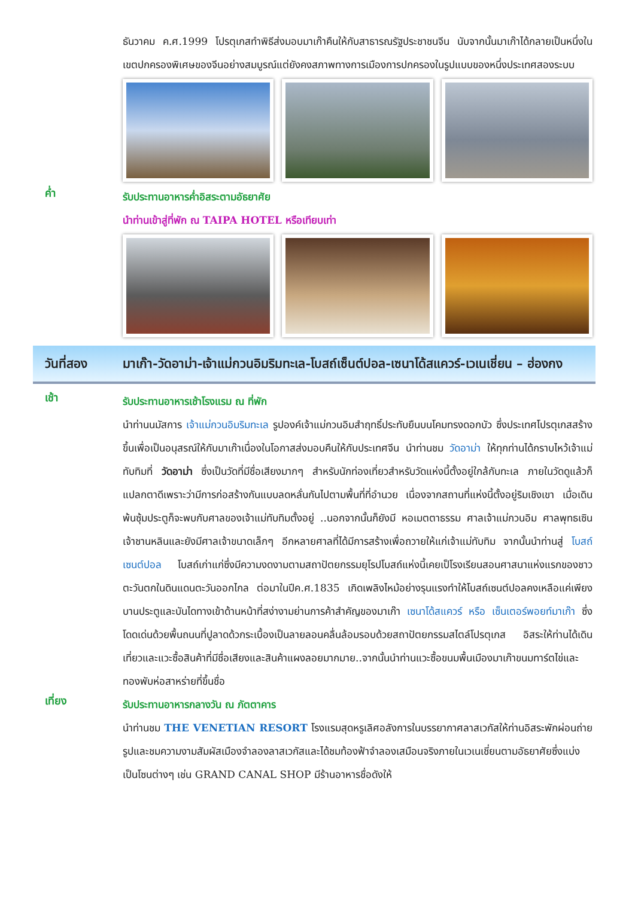ธันวาคม ค.ศ.1999 โปรตุเกสทำพิธีส่งมอบมาเก๊าคืนให้กับสาธารณรัฐประชาชนจีน นับจากนั้นมาเก๊าได้กลายเป็นหนึ่งในเขตปกครองพิเศษของจีนอย่างสมบูรณ์แต่ยังคงสภาพทางการเมืองการปกครองในรูปแบบของหนึ่งประเทศสองระบบ
ค่ำ
รับประทานอาหารค่ำอิสระตามอัธยาศัย
นำท่านเข้าสู่ที่พัก ณ TAIPA HOTEL หรือเทียบเท่า
วันที่สอง มาเก๊า-วัดอาม่า-เจ้าแม่กวนอิมริมทะเล-โบสถ์เซ็นต์ปอล-เซนาโด้สแควร์-เวเนเชี่ยน – ฮ่องกง
เช้า
รับประทานอาหารเช้าโรงแรม ณ ที่พัก
นำท่านนมัสการ เจ้าแม่กวนอิมริมทะเล รูปองค์เจ้าแม่กวนอิมสำฤทธิ์ประทับยืนบนโคมทรงดอกบัว ซึ่งประเทศโปรตุเกสสร้างขึ้นเพื่อเป็นอนุสรณ์ให้กับมาเก๊าเนื่องในโอกาสส่งมอบคืนให้กับประเทศจีน นำท่านชม วัดอาม่า ให้ทุกท่านได้กราบไหว้เจ้าแม่ทับทิมที่ วัดอาม่า ซึ่งเป็นวัดที่มีชื่อเสียงมากๆ สำหรับนักท่องเที่ยวสำหรับวัดแห่งนี้ตั้งอยู่ใกล้กับทะเล ภายในวัดดูแล้วก็แปลกตาดีเพราะว่ามีการก่อสร้างกันแบบลดหลั่นกันไปตามพื้นที่ที่อำนวย เนื่องจากสถานที่แห่งนี้ตั้งอยู่ริมเชิงเขา เมื่อเดินพ้นซุ้มประตูก็จะพบกับศาลของเจ้าแม่ทับทิมตั้งอยู่ ..นอกจากนั้นก็ยังมี หอเมตตาธรรม ศาลเจ้าแม่กวนอิม ศาลพุทธเซินเจ้าชานหลินและยังมีศาลเจ้าขนาดเล็กๆ อีกหลายศาลที่ได้มีการสร้างเพื่อถวายให้แก่เจ้าแม่ทับทิม จากนั้นนำท่านสู่ โบสถ์เซนต์ปอล โบสถ์เก่าแก่ซึ่งมีความงดงามตามสถาปัตยกรรมยุโรปโบสถ์แห่งนี้เคยเป็โรงเรียนสอนศาสนาแห่งแรกของชาวตะวันตกในดินแดนตะวันออกไกล ต่อมาในปีค.ศ.1835 เกิดเพลิงไหม้อย่างรุนแรงทำให้โบสถ์เซนต์ปอลคงเหลือแค่เพียงบานประตูและบันไดทางเข้าด้านหน้าที่สง่างามย่านการค้าสำคัญของมาเก๊า เซนาโด้สแควร์ หรือ เซ็นเตอร์พอยท์มาเก๊า ซึ่งโดดเด่นด้วยพื้นถนนที่ปูลาดด้วกระเบื้องเป็นลายลอนคลื่นล้อมรอบด้วยสถาปัตยกรรมสไตล์โปรตุเกส อิสระให้ท่านได้เดินเที่ยวและแวะซื้อสินค้าที่มีชื่อเสียงและสินค้าแผงลอยมากมาย..จากนั้นนำท่านแวะซื้อขนมพื้นเมืองมาเก๊าขนมทาร์ตไข่และทองพับห่อสาหร่ายที่ขึ้นชื่อ
เที่ยง
รับประทานอาหารกลางวัน ณ ภัตตาคาร
นำท่านชม THE VENETIAN RESORT โรงแรมสุดหรูเลิศอลังการในบรรยากาศลาสเวกัสให้ท่านอิสระพักผ่อนถ่ายรูปและชมความงามสัมผัสเมืองจำลองลาสเวกัสและได้ชมท้องฟ้าจำลองเสมือนจริงภายในเวเนเชี่ยนตามอัธยาศัยซึ่งแบ่งเป็นโซนต่างๆ เช่น GRAND CANAL SHOP มีร้านอาหารชื่อดังให้